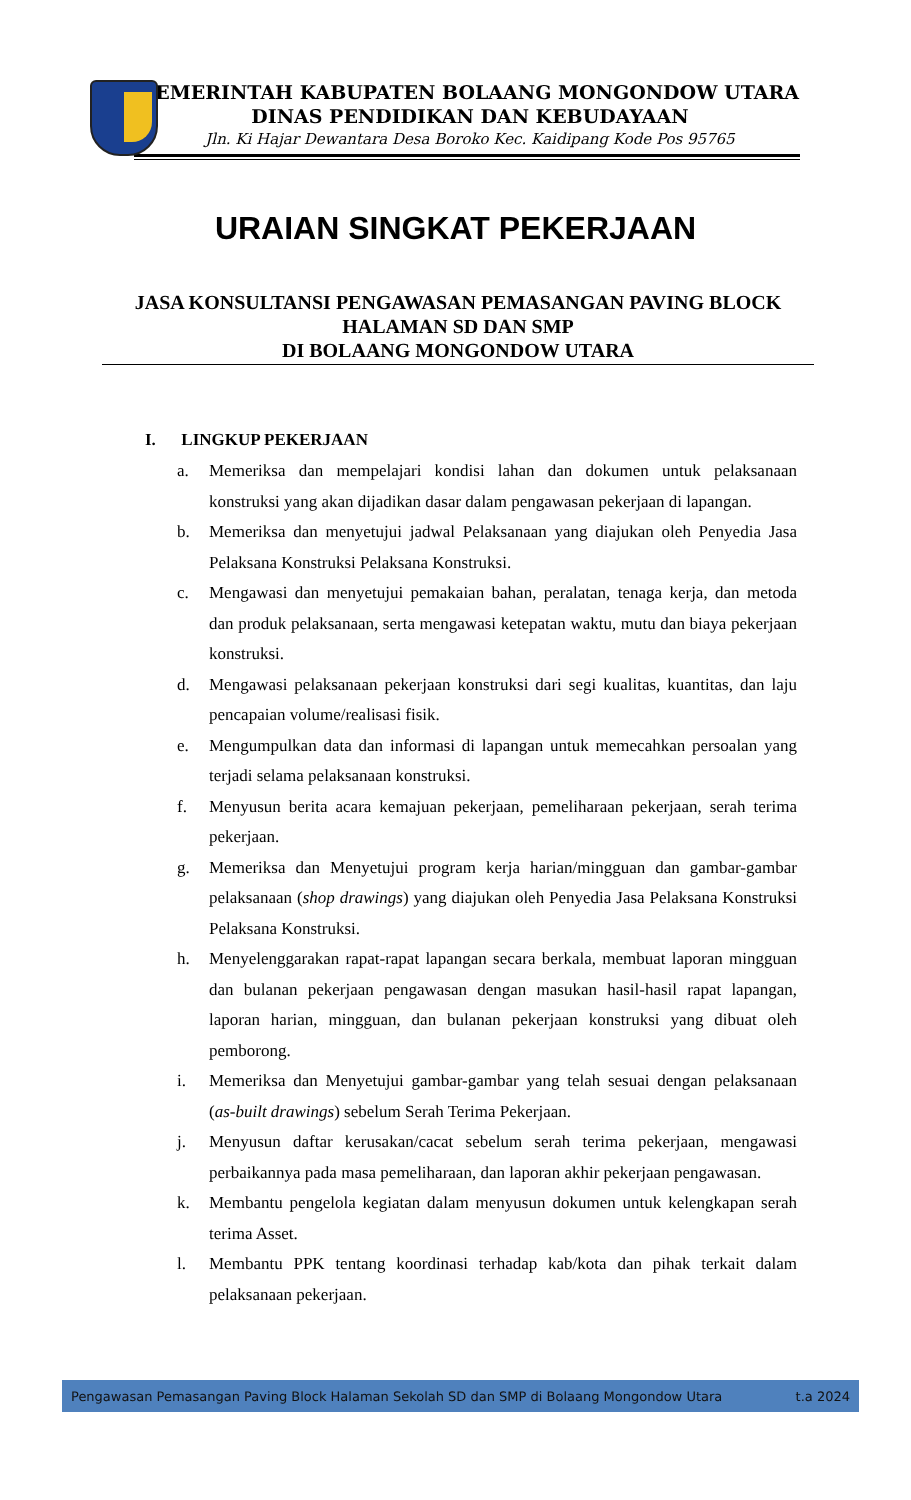PEMERINTAH KABUPATEN BOLAANG MONGONDOW UTARA
DINAS PENDIDIKAN DAN KEBUDAYAAN
Jln. Ki Hajar Dewantara Desa Boroko Kec. Kaidipang Kode Pos 95765
URAIAN SINGKAT PEKERJAAN
JASA KONSULTANSI PENGAWASAN PEMASANGAN PAVING BLOCK
HALAMAN SD DAN SMP
DI BOLAANG MONGONDOW UTARA
I. LINGKUP PEKERJAAN
a. Memeriksa dan mempelajari kondisi lahan dan dokumen untuk pelaksanaan konstruksi yang akan dijadikan dasar dalam pengawasan pekerjaan di lapangan.
b. Memeriksa dan menyetujui jadwal Pelaksanaan yang diajukan oleh Penyedia Jasa Pelaksana Konstruksi Pelaksana Konstruksi.
c. Mengawasi dan menyetujui pemakaian bahan, peralatan, tenaga kerja, dan metoda dan produk pelaksanaan, serta mengawasi ketepatan waktu, mutu dan biaya pekerjaan konstruksi.
d. Mengawasi pelaksanaan pekerjaan konstruksi dari segi kualitas, kuantitas, dan laju pencapaian volume/realisasi fisik.
e. Mengumpulkan data dan informasi di lapangan untuk memecahkan persoalan yang terjadi selama pelaksanaan konstruksi.
f. Menyusun berita acara kemajuan pekerjaan, pemeliharaan pekerjaan, serah terima pekerjaan.
g. Memeriksa dan Menyetujui program kerja harian/mingguan dan gambar-gambar pelaksanaan (shop drawings) yang diajukan oleh Penyedia Jasa Pelaksana Konstruksi Pelaksana Konstruksi.
h. Menyelenggarakan rapat-rapat lapangan secara berkala, membuat laporan mingguan dan bulanan pekerjaan pengawasan dengan masukan hasil-hasil rapat lapangan, laporan harian, mingguan, dan bulanan pekerjaan konstruksi yang dibuat oleh pemborong.
i. Memeriksa dan Menyetujui gambar-gambar yang telah sesuai dengan pelaksanaan (as-built drawings) sebelum Serah Terima Pekerjaan.
j. Menyusun daftar kerusakan/cacat sebelum serah terima pekerjaan, mengawasi perbaikannya pada masa pemeliharaan, dan laporan akhir pekerjaan pengawasan.
k. Membantu pengelola kegiatan dalam menyusun dokumen untuk kelengkapan serah terima Asset.
l. Membantu PPK tentang koordinasi terhadap kab/kota dan pihak terkait dalam pelaksanaan pekerjaan.
Pengawasan Pemasangan Paving Block Halaman Sekolah SD dan SMP di Bolaang Mongondow Utara t.a 2024